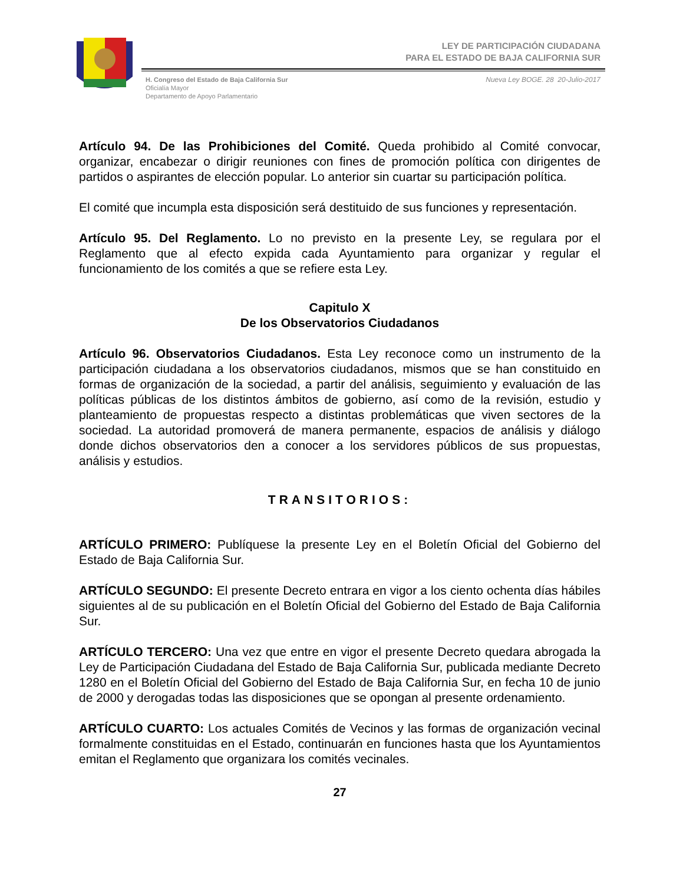LEY DE PARTICIPACIÓN CIUDADANA
PARA EL ESTADO DE BAJA CALIFORNIA SUR
H. Congreso del Estado de Baja California Sur
Oficialía Mayor
Departamento de Apoyo Parlamentario
Nueva Ley BOGE. 28 20-Julio-2017
Artículo 94. De las Prohibiciones del Comité. Queda prohibido al Comité convocar, organizar, encabezar o dirigir reuniones con fines de promoción política con dirigentes de partidos o aspirantes de elección popular. Lo anterior sin cuartar su participación política.
El comité que incumpla esta disposición será destituido de sus funciones y representación.
Artículo 95. Del Reglamento. Lo no previsto en la presente Ley, se regulara por el Reglamento que al efecto expida cada Ayuntamiento para organizar y regular el funcionamiento de los comités a que se refiere esta Ley.
Capitulo X
De los Observatorios Ciudadanos
Artículo 96. Observatorios Ciudadanos. Esta Ley reconoce como un instrumento de la participación ciudadana a los observatorios ciudadanos, mismos que se han constituido en formas de organización de la sociedad, a partir del análisis, seguimiento y evaluación de las políticas públicas de los distintos ámbitos de gobierno, así como de la revisión, estudio y planteamiento de propuestas respecto a distintas problemáticas que viven sectores de la sociedad. La autoridad promoverá de manera permanente, espacios de análisis y diálogo donde dichos observatorios den a conocer a los servidores públicos de sus propuestas, análisis y estudios.
TRANSITORIOS:
ARTÍCULO PRIMERO: Publíquese la presente Ley en el Boletín Oficial del Gobierno del Estado de Baja California Sur.
ARTÍCULO SEGUNDO: El presente Decreto entrara en vigor a los ciento ochenta días hábiles siguientes al de su publicación en el Boletín Oficial del Gobierno del Estado de Baja California Sur.
ARTÍCULO TERCERO: Una vez que entre en vigor el presente Decreto quedara abrogada la Ley de Participación Ciudadana del Estado de Baja California Sur, publicada mediante Decreto 1280 en el Boletín Oficial del Gobierno del Estado de Baja California Sur, en fecha 10 de junio de 2000 y derogadas todas las disposiciones que se opongan al presente ordenamiento.
ARTÍCULO CUARTO: Los actuales Comités de Vecinos y las formas de organización vecinal formalmente constituidas en el Estado, continuarán en funciones hasta que los Ayuntamientos emitan el Reglamento que organizara los comités vecinales.
27